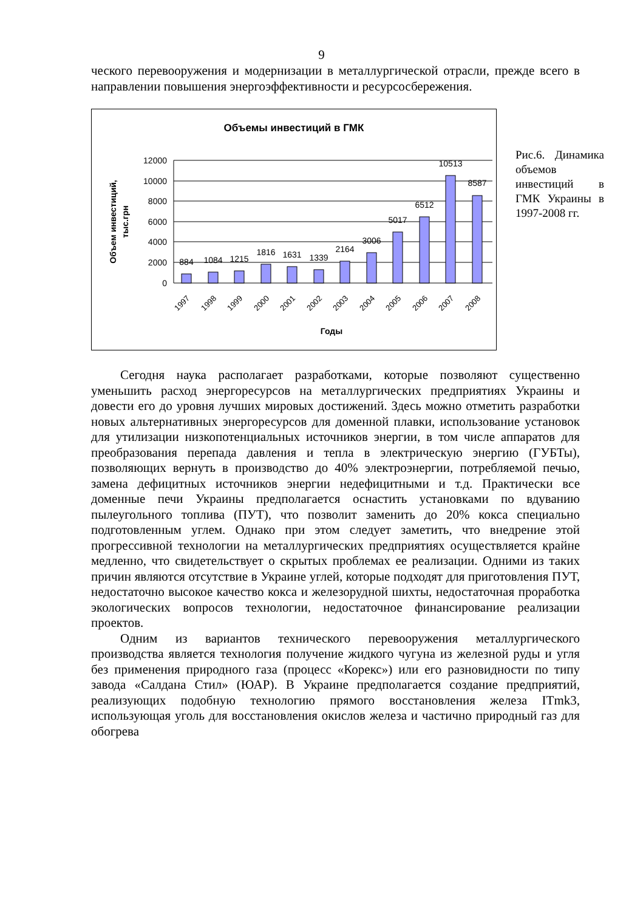9
ческого перевооружения и модернизации в металлургической отрасли, прежде всего в направлении повышения энергоэффективности и ресурсосбережения.
Объемы инвестиций в ГМК
12000
10000
8000
6000
4000
2000
0
884
1084
1215
1816
1631
1339
2164
3006
5017
6512
10513
8587
1997
1998
1999
2000
2001
2002
2003
2004
2005
2006
2007
2008
Годы
Объем инвестиций,
тыс.грн
Рис.6. Динамика объемов инвестиций в ГМК Украины в 1997-2008 гг.
Сегодня наука располагает разработками, которые позволяют существенно уменьшить расход энергоресурсов на металлургических предприятиях Украины и довести его до уровня лучших мировых достижений. Здесь можно отметить разработки новых альтернативных энергоресурсов для доменной плавки, использование установок для утилизации низкопотенциальных источников энергии, в том числе аппаратов для преобразования перепада давления и тепла в электрическую энергию (ГУБТы), позволяющих вернуть в производство до 40% электроэнергии, потребляемой печью, замена дефицитных источников энергии недефицитными и т.д. Практически все доменные печи Украины предполагается оснастить установками по вдуванию пылеугольного топлива (ПУТ), что позволит заменить до 20% кокса специально подготовленным углем. Однако при этом следует заметить, что внедрение этой прогрессивной технологии на металлургических предприятиях осуществляется крайне медленно, что свидетельствует о скрытых проблемах ее реализации. Одними из таких причин являются отсутствие в Украине углей, которые подходят для приготовления ПУТ, недостаточно высокое качество кокса и железорудной шихты, недостаточная проработка экологических вопросов технологии, недостаточное финансирование реализации проектов.
Одним из вариантов технического перевооружения металлургического производства является технология получение жидкого чугуна из железной руды и угля без применения природного газа (процесс «Корекс») или его разновидности по типу завода «Салдана Стил» (ЮАР). В Украине предполагается создание предприятий, реализующих подобную технологию прямого восстановления железа ITmk3, использующая уголь для восстановления окислов железа и частично природный газ для обогрева